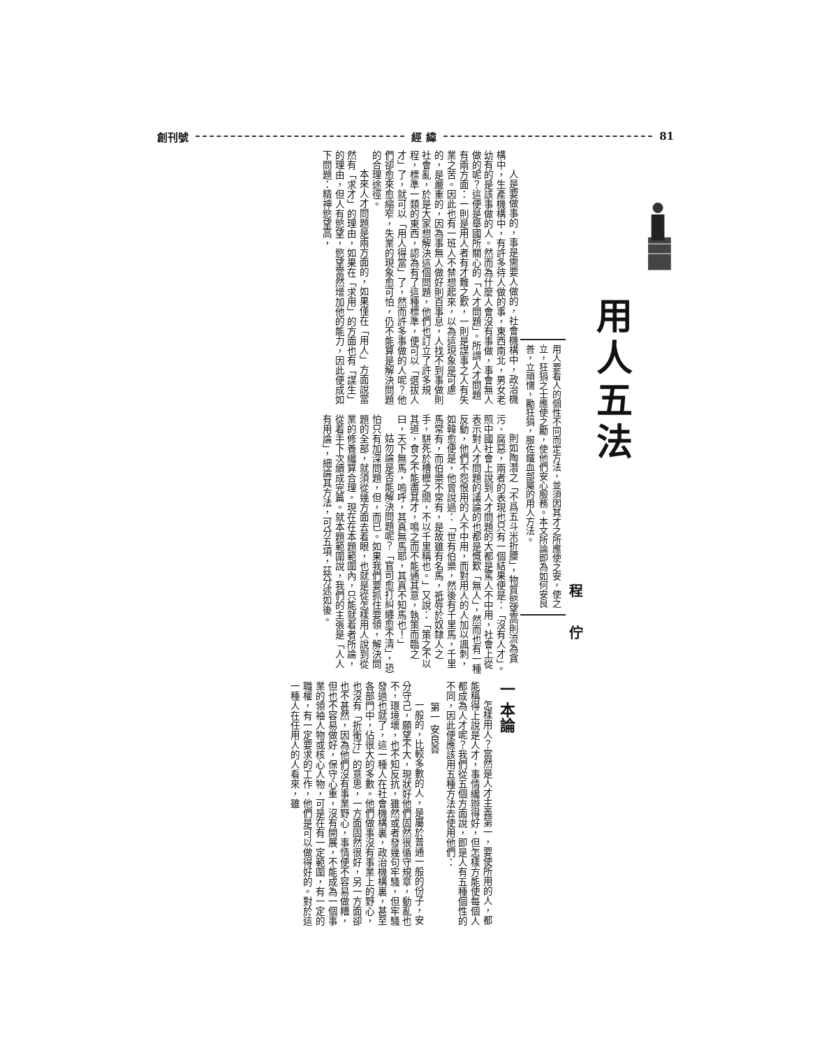81 經 緯 創刊號
用人五法
程佇
用人要看人的個性不同而定方法，並須因其才之所應使之安，使之立，狂狷之士應使之勵，使他們安心服務。本文所論即為如何安良善，立頑懦，勵狂狷，服佐鐵血部屬的用人方法。
人是要做事的，事是需要人做的，社會機構中，政治機構中，生產機構中，有許多待人做的事，東西南北，男女老幼有的是該事做的人。然而為什麼人會沒有事做，事會無人做的呢？這便是舉國所關心的「人才問題」。所謂人才問題有兩方面：一則是用人者有才難之歎，一則是謀事之人有失業之苦。因此也有一班人不禁想起來，以為這現象是可慮的，是嚴重的，因為事無人做好則百事息，人找不到事做則社會亂，於是大家想解決這個問題，他們也訂立了許多規程，標準一類的東西，認為有了這種標準，便可以「選拔人才」了，就可以「用人得當」了，然而許多事做的人呢？他們卻愈來愈縮窄，失業的現象愈可怕，仍不能算是解決問題的合理途徑。
本來人才問題是兩方面的，如果僅在「用人」方面說當然有「求才」的理由，如果在「求用」的方面也有「謀生」的理由，但人有慾望，慾望當然增加他的能力，因此便成如下問題：精神慾望高，
則如陶潛之「不爲五斗米折腰」，物質慾望高則流為貪污、腐惡，兩者的表現也只有一個結果便是：「沒有人才」。照中國社會上說到人才問題的大都是罵人不中用，社會上從表示對人才問題的議論的也都是慨歎「無人」，然而也有一種反動，他們不怨恨用的人不中用，而對用人的人加以諷刺，如韓愈便是，他曾說過：「世有伯樂，然後有千里馬，千里馬常有，而伯樂不常有，是故雖有名馬，祇辱於奴隸人之手，駢死於槽櫪之間，不以千里稱也。」又說：「策之不以其道，食之不能盡其才，鳴之而不能通其意，執策而臨之曰，天下無馬，嗚呼，其真無馬耶，其真不知馬也！」
姑勿論是否能解決問題呢？「官司愈打糾纏愈不清」，恐怕只有加深問題，但，而已。如果我們要抓住要領，解決問題的全部，就須從幾方面去着眼，也就是從怎樣用人說到從業的修養纔算合理。現在在本題範圍內，只能就着者所論，從着手下次續成完篇。就本題範圍說，我們的主張是「人人有用論」，細論其方法，可分五項，茲分述如後。
一 本論
怎樣用人？當然是人才主義第一，要使所用的人，都能稱得上說是人才，事情纔辦得好，但怎樣方能使每個人都成為人才呢？我們從五個方面說，即是人有五種個性的不同，因此便應該用五種方法去使用他們：
第一 安良善
一般的，比較多數的人，是屬於普通一般的份子，安分守己，願望不大，現狀好他們固然很循守規章，動亂也不，環境壞，也不知反抗，雖然或者發幾句牢騷，但牢騷發過也就了，這一種人在社會機構裏，政治機構裏，甚至各部門中，佔很大的多數。他們做事沒有事業上的野心，也沒有「折衝汙」的意思，一方面固然很好，另一方面卻也不甚然，因為他們沒有事業野心，事情便不容易做糟，但也不容易做好，保守心重，沒有開展，不能成為一個事業的領袖人物或核心人物，可是在有一定範圍，有一定的職權，有一定要求的工作，他們是可以做得好的。對於這一種人在任用人的人看來，雖